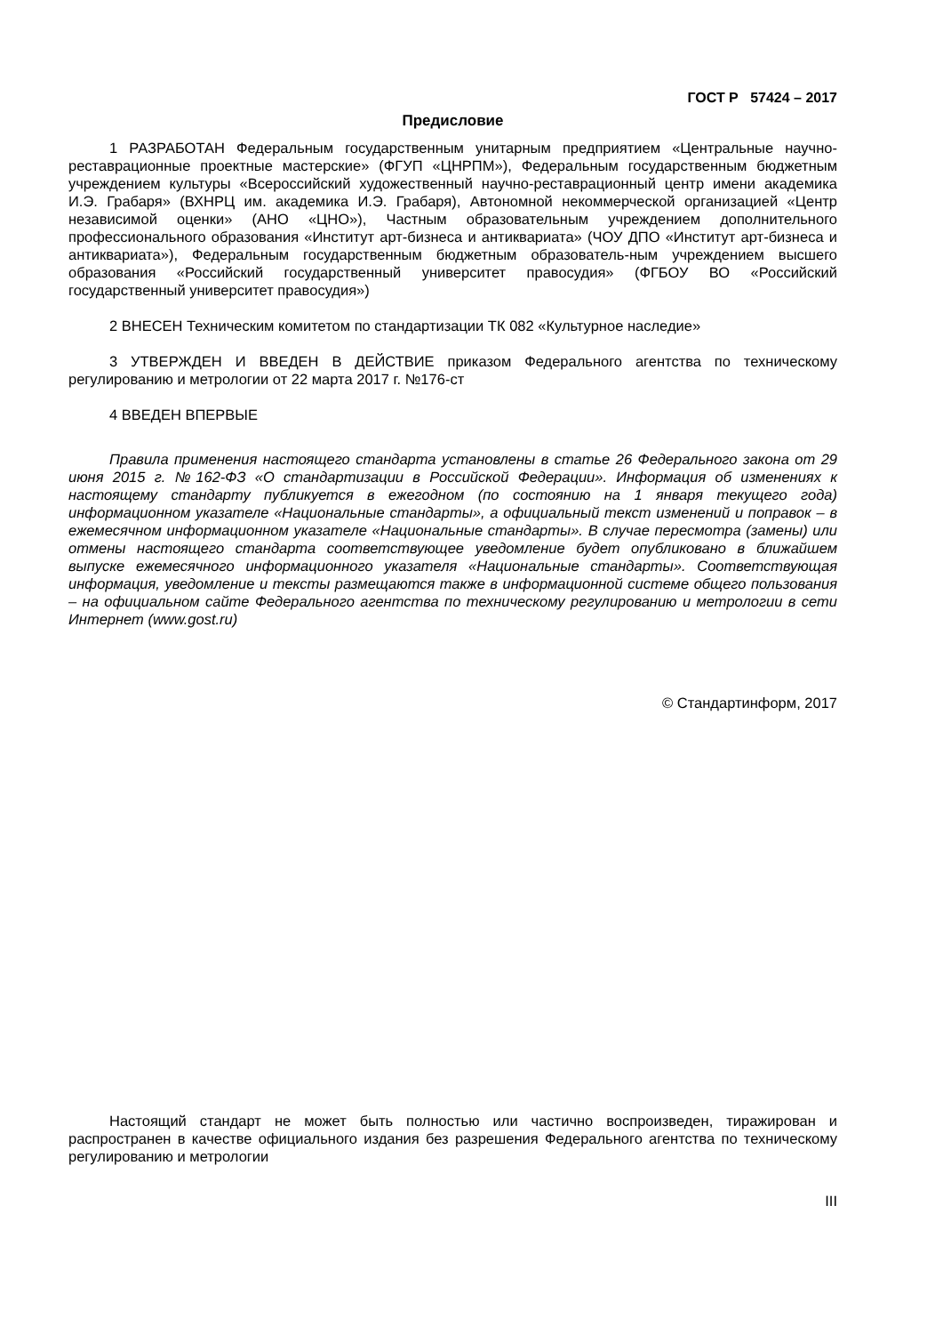ГОСТ Р 57424 – 2017
Предисловие
1 РАЗРАБОТАН Федеральным государственным унитарным предприятием «Центральные научно-реставрационные проектные мастерские» (ФГУП «ЦНРПМ»), Федеральным государственным бюджетным учреждением культуры «Всероссийский художественный научно-реставрационный центр имени академика И.Э. Грабаря» (ВХНРЦ им. академика И.Э. Грабаря), Автономной некоммерческой организацией «Центр независимой оценки» (АНО «ЦНО»), Частным образовательным учреждением дополнительного профессионального образования «Институт арт-бизнеса и антиквариата» (ЧОУ ДПО «Институт арт-бизнеса и антиквариата»), Федеральным государственным бюджетным образователь-ным учреждением высшего образования «Российский государственный университет правосудия» (ФГБОУ ВО «Российский государственный университет правосудия»)
2 ВНЕСЕН Техническим комитетом по стандартизации ТК 082 «Культурное наследие»
3 УТВЕРЖДЕН И ВВЕДЕН В ДЕЙСТВИЕ приказом Федерального агентства по техническому регулированию и метрологии от 22 марта 2017 г. №176-ст
4 ВВЕДЕН ВПЕРВЫЕ
Правила применения настоящего стандарта установлены в статье 26 Федерального закона от 29 июня 2015 г. №162-ФЗ «О стандартизации в Российской Федерации». Информация об изменениях к настоящему стандарту публикуется в ежегодном (по состоянию на 1 января текущего года) информационном указателе «Национальные стандарты», а официальный текст изменений и поправок – в ежемесячном информационном указателе «Национальные стандарты». В случае пересмотра (замены) или отмены настоящего стандарта соответствующее уведомление будет опубликовано в ближайшем выпуске ежемесячного информационного указателя «Национальные стандарты». Соответствующая информация, уведомление и тексты размещаются также в информационной системе общего пользования – на официальном сайте Федерального агентства по техническому регулированию и метрологии в сети Интернет (www.gost.ru)
© Стандартинформ, 2017
Настоящий стандарт не может быть полностью или частично воспроизведен, тиражирован и распространен в качестве официального издания без разрешения Федерального агентства по техническому регулированию и метрологии
III